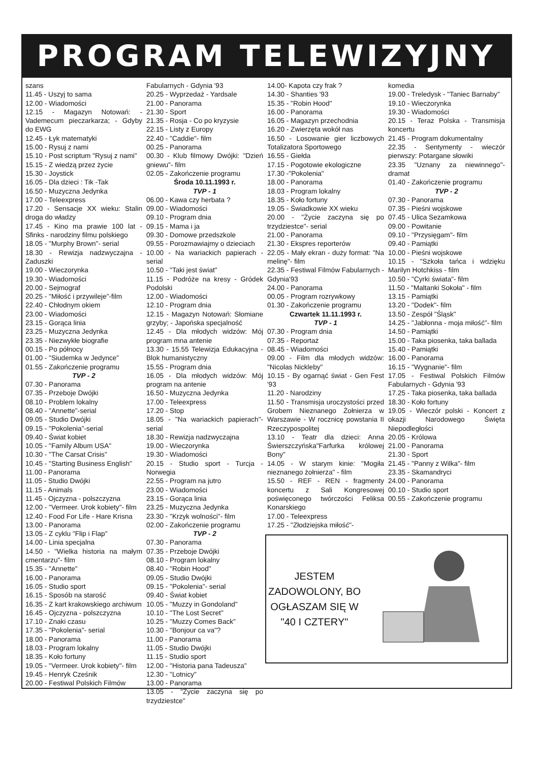PROGRAM TELEWIZYJNY
szans
11.45 - Uszyj to sama
12.00 - Wiadomości
12.15 - Magazyn Notowań: - Vademecum pieczarkarza; - Gdyby do EWG
12.45 - Łyk matematyki
15.00 - Rysuj z nami
15.10 - Post scriptum "Rysuj z nami"
15.15 - Z wiedzą przez życie
15.30 - Joystick
16.05 - Dla dzieci : Tik -Tak
16.50 - Muzyczna Jedynka
17.00 - Teleexpress
17.20 - Sensacje XX wieku: Stalin droga do władzy
17.45 - Kino ma prawie 100 lat - Sfinks - narodziny filmu polskiego
18.05 - "Murphy Brown"- serial
18.30 - Rewizja nadzwyczajna - Zaduszki
19.00 - Wieczorynka
19.30 - Wiadomości
20.00 - Sejmograf
20.25 - "Miłość i przywileje"-film
22.40 - Chłodnym okiem
23.00 - Wiadomości
23.15 - Gorąca linia
23.25 - Muzyczna Jedynka
23.35 - Niezwykłe biografie
00.15 - Po północy
01.00 - "Siudemka w Jedynce"
01.55 - Zakończenie programu
TVP - 2
07.30 - Panorama
07.35 - Przeboje Dwójki
08.10 - Problem lokalny
08.40 - "Annette"-serial
09.05 - Studio Dwójki
09.15 - "Pokolenia"-serial
09.40 - Świat kobiet
10.05 - "Family Album USA"
10.30 - "The Carsat Crisis"
10.45 - "Starting Business English"
11.00 - Panorama
11.05 - Studio Dwójki
11.15 - Animals
11.45 - Ojczyzna - polszczyzna
12.00 - "Vermeer. Urok kobiety"- film
12.40 - Food For Life - Hare Krisna
13.00 - Panorama
13.05 - Z cyklu "Flip i Flap"
14.00 - Linia specjalna
14.50 - "Wielka historia na małym cmentarzu"- film
15.35 - "Annette"
16.00 - Panorama
16.05 - Studio sport
16.15 - Sposób na starość
16.35 - Z kart krakowskiego archiwum
16.45 - Ojczyzna - polszczyzna
17.10 - Znaki czasu
17.35 - "Pokolenia"- serial
18.00 - Panorama
18.03 - Program lokalny
18.35 - Koło fortuny
19.05 - "Vermeer. Urok kobiety"- film
19.45 - Henryk Cześnik
20.00 - Festiwal Polskich Filmów
Fabularnych - Gdynia '93
20.25 - Wyprzedaż - Yardsale
21.00 - Panorama
21.30 - Sport
21.35 - Rosja - Co po kryzysie
22.15 - Listy z Europy
22.40 - "Caddie"- film
00.25 - Panorama
00.30 - Klub filmowy Dwójki: "Dzień gniewu"- film
02.05 - Zakończenie programu
Środa 10.11.1993 r.
TVP - 1
06.00 - Kawa czy herbata ?
09.00 - Wiadomości
09.10 - Program dnia
09.15 - Mama i ja
09.30 - Domowe przedszkole
09.55 - Porozmawiajmy o dzieciach
10.00 - Na wariackich papierach - serial
10.50 - "Taki jest świat"
11.15 - Podróże na kresy - Gródek Podolski
12.00 - Wiadomości
12.10 - Program dnia
12.15 - Magazyn Notowań: Słomiane grzyby; - Japońska specjalność
12.45 - Dla młodych widzów: Mój program mna antenie
13.30 - 15.55 Telewizja Edukacyjna - Blok humanistyczny
15.55 - Program dnia
16.05 - Dla młodych widzów: Mój program na antenie
16.50 - Muzyczna Jedynka
17.00 - Teleexpress
17.20 - Stop
18.05 - "Na wariackich papierach"- serial
18.30 - Rewizja nadzwyczajna
19.00 - Wieczorynka
19.30 - Wiadomości
20.15 - Studio sport - Turcja - Norwegia
22.55 - Program na jutro
23.00 - Wiadomości
23.15 - Gorąca linia
23.25 - Muzyczna Jedynka
23.30 - "Krzyk wolności"- film
02.00 - Zakończenie programu
TVP - 2
07.30 - Panorama
07.35 - Przeboje Dwójki
08.10 - Program lokalny
08.40 - "Robin Hood"
09.05 - Studio Dwójki
09.15 - "Pokolenia"- serial
09.40 - Świat kobiet
10.05 - "Muzzy in Gondoland"
10.10 - "The Lost Secret"
10.25 - "Muzzy Comes Back"
10.30 - "Bonjour ca va"?
11.00 - Panorama
11.05 - Studio Dwójki
11.15 - Studio sport
12.00 - "Historia pana Tadeusza"
12.30 - "Lotnicy"
13.00 - Panorama
13.05 - "Życie zaczyna się po trzydziestce"
14.00- Kapota czy frak ?
14.30 - Shanties '93
15.35 - "Robin Hood"
16.00 - Panorama
16.05 - Magazyn przechodnia
16.20 - Zwierzęta wokół nas
16.50 - Losowanie gier liczbowych Totalizatora Sportowego
16.55 - Giełda
17.15 - Pogotowie ekologiczne
17.30 -"Pokolenia"
18.00 - Panorama
18.03 - Program lokalny
18.35 - Koło fortuny
19.05 - Świadkowie XX wieku
20.00 - "Życie zaczyna się po trzydziestce"- serial
21.00 - Panorama
21.30 - Ekspres reporterów
22.05 - Mały ekran - duży format: "Na melinę"- film
22.35 - Festiwal Filmów Fabularnych - Gdynia'93
24.00 - Panorama
00.05 - Program rozrywkowy
01.30 - Zakończenie programu
Czwartek 11.11.1993 r.
TVP - 1
07.30 - Program dnia
07.35 - Reportaż
08.45 - Wiadomości
09.00 - Film dla młodych widzów: "Nicolas Nickleby"
10.15 - By ogarnąć świat - Gen Fest '93
11.20 - Narodziny
11.50 - Transmisja uroczystości przed Grobem Nieznanego Żołnierza w Warszawie - W rocznicę powstania II Rzeczypospolitej
13.10 - Teatr dla dzieci: Anna Świerszczyńska"Farfurka królowej Bony"
14.05 - W starym kinie: "Mogiła nieznanego żołnierza" - film
15.50 - REF - REN - fragmenty koncertu z Sali Kongresowej poświęconego twórczości Feliksa Konarskiego
17.00 - Teleexpress
17.25 - "Złodziejska miłość"-
komedia
19.00 - Treledysk - "Taniec Barnaby"
19.10 - Wieczorynka
19.30 - Wiadomości
20.15 - Teraz Polska - Transmisja koncertu
21.45 - Program dokumentalny
22.35 - Sentymenty - wieczór pierwszy: Potargane słowiki
23.35 "Uznany za niewinnego"- dramat
01.40 - Zakończenie programu
TVP - 2
07.30 - Panorama
07.35 - Pieśni wojskowe
07.45 - Ulica Sezamkowa
09.00 - Powitanie
09.10 - "Przysięgam"- film
09.40 - Pamiątki
10.00 - Pieśni wojskowe
10.15 - "Szkoła tańca i wdzięku Marilyn Hotchkiss - film
10.50 - "Cyrki świata"- film
11.50 - "Maltanki Sokoła" - film
13.15 - Pamiątki
13.20 - "Dodek"- film
13.50 - Zespół "Śląsk"
14.25 - "Jabłonna - moja miłość"- film
14.50 - Pamiątki
15.00 - Taka piosenka, taka ballada
15.40 - Pamiątki
16.00 - Panorama
16.15 - "Wygnanie"- film
17.05 - Festiwal Polskich Filmów Fabularnych - Gdynia '93
17.25 - Taka piosenka, taka ballada
18.30 - Koło fortuny
19.05 - Wieczór polski - Koncert z okazji Narodowego Święta Niepodległości
20.05 - Królowa
21.00 - Panorama
21.30 - Sport
21.45 - "Panny z Wilka"- film
23.35 - Skamandryci
24.00 - Panorama
00.10 - Studio sport
00.55 - Zakończenie programu
JESTEM ZADOWOLONY, BO OGŁASZAM SIĘ W "40 I CZTERY"